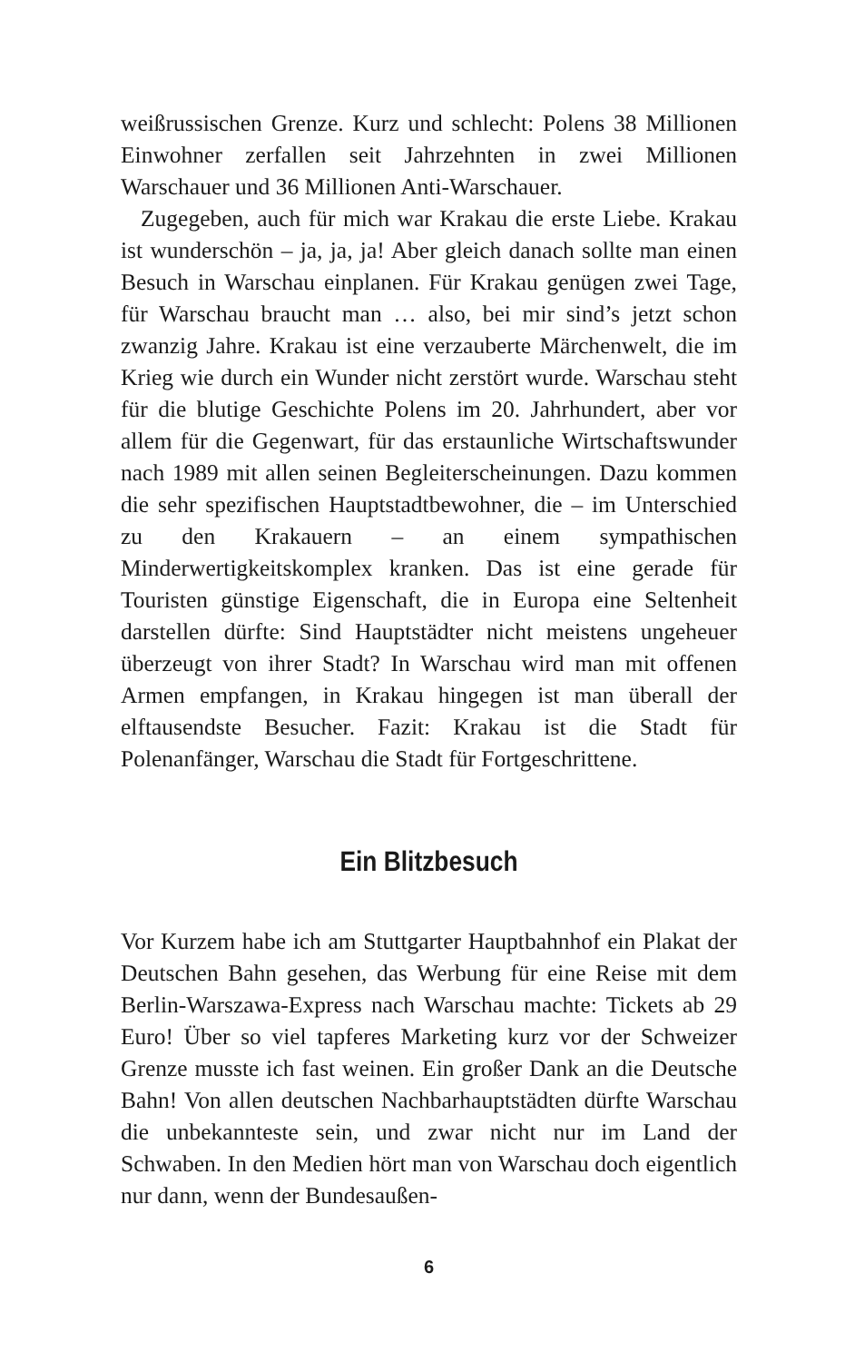weißrussischen Grenze. Kurz und schlecht: Polens 38 Millionen Einwohner zerfallen seit Jahrzehnten in zwei Millionen Warschauer und 36 Millionen Anti-Warschauer.
Zugegeben, auch für mich war Krakau die erste Liebe. Krakau ist wunderschön – ja, ja, ja! Aber gleich danach sollte man einen Besuch in Warschau einplanen. Für Krakau genügen zwei Tage, für Warschau braucht man … also, bei mir sind’s jetzt schon zwanzig Jahre. Krakau ist eine verzauberte Märchenwelt, die im Krieg wie durch ein Wunder nicht zerstört wurde. Warschau steht für die blutige Geschichte Polens im 20. Jahrhundert, aber vor allem für die Gegenwart, für das erstaunliche Wirtschaftswunder nach 1989 mit allen seinen Begleiterscheinungen. Dazu kommen die sehr spezifischen Hauptstadtbewohner, die – im Unterschied zu den Krakauern – an einem sympathischen Minderwertigkeitskomplex kranken. Das ist eine gerade für Touristen günstige Eigenschaft, die in Europa eine Seltenheit darstellen dürfte: Sind Hauptstädter nicht meistens ungeheuer überzeugt von ihrer Stadt? In Warschau wird man mit offenen Armen empfangen, in Krakau hingegen ist man überall der elftausendste Besucher. Fazit: Krakau ist die Stadt für Polenanfänger, Warschau die Stadt für Fortgeschrittene.
Ein Blitzbesuch
Vor Kurzem habe ich am Stuttgarter Hauptbahnhof ein Plakat der Deutschen Bahn gesehen, das Werbung für eine Reise mit dem Berlin-Warszawa-Express nach Warschau machte: Tickets ab 29 Euro! Über so viel tapferes Marketing kurz vor der Schweizer Grenze musste ich fast weinen. Ein großer Dank an die Deutsche Bahn! Von allen deutschen Nachbarhauptstädten dürfte Warschau die unbekannteste sein, und zwar nicht nur im Land der Schwaben. In den Medien hört man von Warschau doch eigentlich nur dann, wenn der Bundesaußen-
6